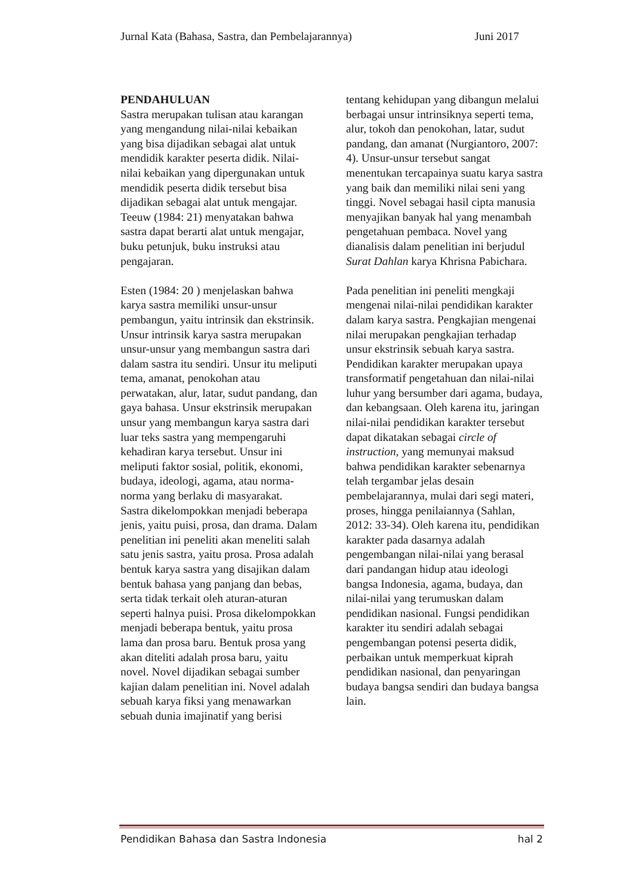Jurnal Kata (Bahasa, Sastra, dan Pembelajarannya) Juni 2017
PENDAHULUAN
Sastra merupakan tulisan atau karangan yang mengandung nilai-nilai kebaikan yang bisa dijadikan sebagai alat untuk mendidik karakter peserta didik. Nilai-nilai kebaikan yang dipergunakan untuk mendidik peserta didik tersebut bisa dijadikan sebagai alat untuk mengajar. Teeuw (1984: 21) menyatakan bahwa sastra dapat berarti alat untuk mengajar, buku petunjuk, buku instruksi atau pengajaran.
Esten (1984: 20 ) menjelaskan bahwa karya sastra memiliki unsur-unsur pembangun, yaitu intrinsik dan ekstrinsik. Unsur intrinsik karya sastra merupakan unsur-unsur yang membangun sastra dari dalam sastra itu sendiri. Unsur itu meliputi tema, amanat, penokohan atau perwatakan, alur, latar, sudut pandang, dan gaya bahasa. Unsur ekstrinsik merupakan unsur yang membangun karya sastra dari luar teks sastra yang mempengaruhi kehadiran karya tersebut. Unsur ini meliputi faktor sosial, politik, ekonomi, budaya, ideologi, agama, atau norma-norma yang berlaku di masyarakat.
Sastra dikelompokkan menjadi beberapa jenis, yaitu puisi, prosa, dan drama. Dalam penelitian ini peneliti akan meneliti salah satu jenis sastra, yaitu prosa. Prosa adalah bentuk karya sastra yang disajikan dalam bentuk bahasa yang panjang dan bebas, serta tidak terkait oleh aturan-aturan seperti halnya puisi. Prosa dikelompokkan menjadi beberapa bentuk, yaitu prosa lama dan prosa baru. Bentuk prosa yang akan diteliti adalah prosa baru, yaitu novel. Novel dijadikan sebagai sumber kajian dalam penelitian ini. Novel adalah sebuah karya fiksi yang menawarkan sebuah dunia imajinatif yang berisi
tentang kehidupan yang dibangun melalui berbagai unsur intrinsiknya seperti tema, alur, tokoh dan penokohan, latar, sudut pandang, dan amanat (Nurgiantoro, 2007: 4). Unsur-unsur tersebut sangat menentukan tercapainya suatu karya sastra yang baik dan memiliki nilai seni yang tinggi. Novel sebagai hasil cipta manusia menyajikan banyak hal yang menambah pengetahuan pembaca. Novel yang dianalisis dalam penelitian ini berjudul Surat Dahlan karya Khrisna Pabichara.
Pada penelitian ini peneliti mengkaji mengenai nilai-nilai pendidikan karakter dalam karya sastra. Pengkajian mengenai nilai merupakan pengkajian terhadap unsur ekstrinsik sebuah karya sastra. Pendidikan karakter merupakan upaya transformatif pengetahuan dan nilai-nilai luhur yang bersumber dari agama, budaya, dan kebangsaan. Oleh karena itu, jaringan nilai-nilai pendidikan karakter tersebut dapat dikatakan sebagai circle of instruction, yang memunyai maksud bahwa pendidikan karakter sebenarnya telah tergambar jelas desain pembelajarannya, mulai dari segi materi, proses, hingga penilaiannya (Sahlan, 2012: 33-34). Oleh karena itu, pendidikan karakter pada dasarnya adalah pengembangan nilai-nilai yang berasal dari pandangan hidup atau ideologi bangsa Indonesia, agama, budaya, dan nilai-nilai yang terumuskan dalam pendidikan nasional. Fungsi pendidikan karakter itu sendiri adalah sebagai pengembangan potensi peserta didik, perbaikan untuk memperkuat kiprah pendidikan nasional, dan penyaringan budaya bangsa sendiri dan budaya bangsa lain.
Pendidikan Bahasa dan Sastra Indonesia hal 2